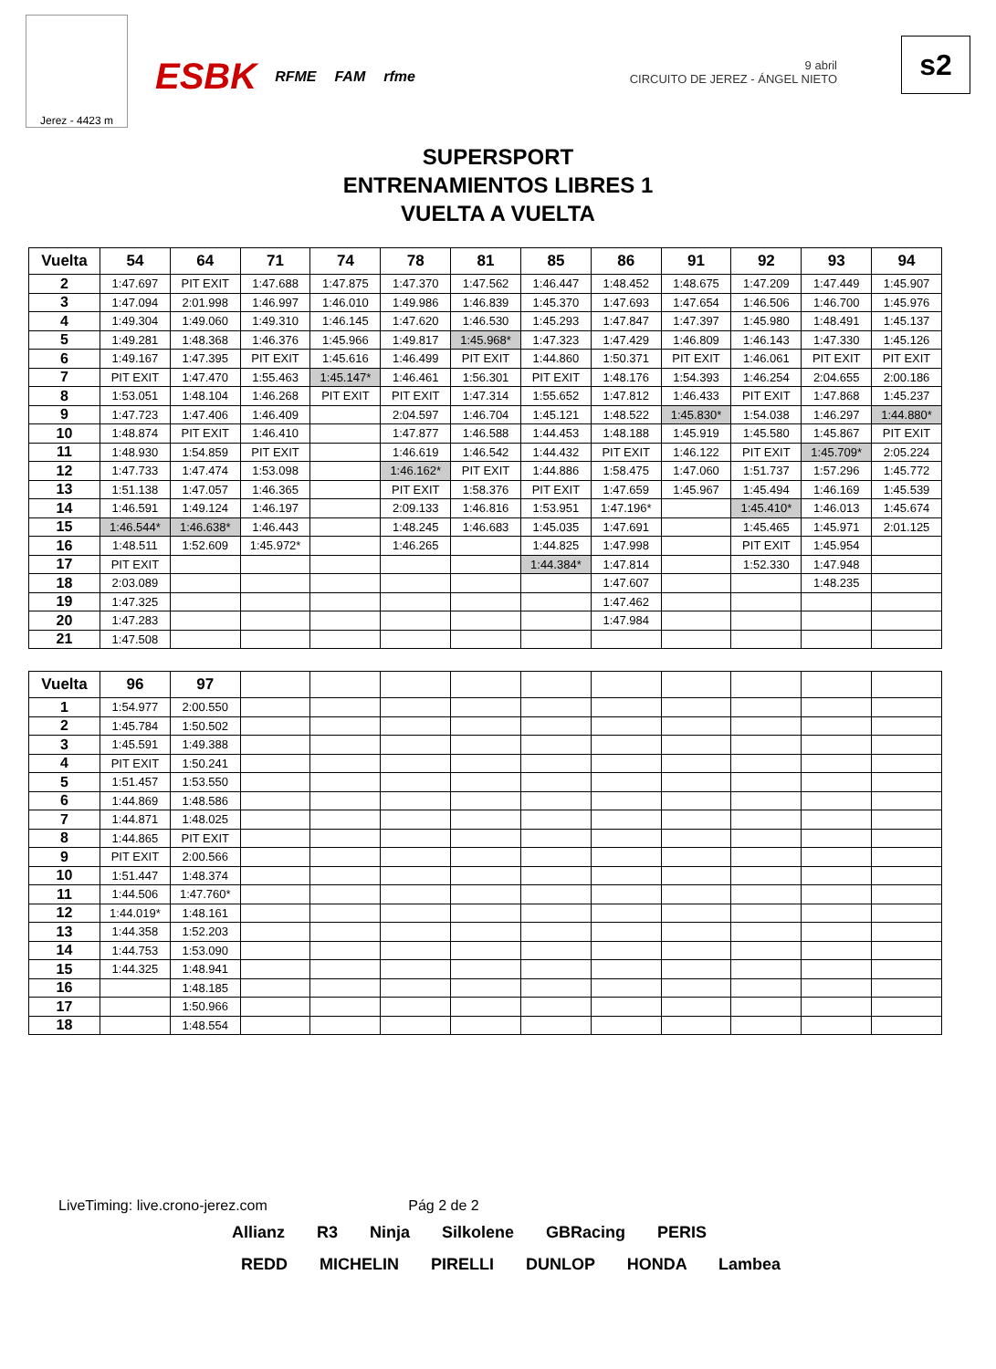Jerez - 4423 m
ESBK RFME FAM rfme
9 abril
CIRCUITO DE JEREZ - ÁNGEL NIETO
s2
SUPERSPORT
ENTRENAMIENTOS LIBRES 1
VUELTA A VUELTA
| Vuelta | 54 | 64 | 71 | 74 | 78 | 81 | 85 | 86 | 91 | 92 | 93 | 94 |
| --- | --- | --- | --- | --- | --- | --- | --- | --- | --- | --- | --- | --- |
| 2 | 1:47.697 | PIT EXIT | 1:47.688 | 1:47.875 | 1:47.370 | 1:47.562 | 1:46.447 | 1:48.452 | 1:48.675 | 1:47.209 | 1:47.449 | 1:45.907 |
| 3 | 1:47.094 | 2:01.998 | 1:46.997 | 1:46.010 | 1:49.986 | 1:46.839 | 1:45.370 | 1:47.693 | 1:47.654 | 1:46.506 | 1:46.700 | 1:45.976 |
| 4 | 1:49.304 | 1:49.060 | 1:49.310 | 1:46.145 | 1:47.620 | 1:46.530 | 1:45.293 | 1:47.847 | 1:47.397 | 1:45.980 | 1:48.491 | 1:45.137 |
| 5 | 1:49.281 | 1:48.368 | 1:46.376 | 1:45.966 | 1:49.817 | 1:45.968* | 1:47.323 | 1:47.429 | 1:46.809 | 1:46.143 | 1:47.330 | 1:45.126 |
| 6 | 1:49.167 | 1:47.395 | PIT EXIT | 1:45.616 | 1:46.499 | PIT EXIT | 1:44.860 | 1:50.371 | PIT EXIT | 1:46.061 | PIT EXIT | PIT EXIT |
| 7 | PIT EXIT | 1:47.470 | 1:55.463 | 1:45.147* | 1:46.461 | 1:56.301 | PIT EXIT | 1:48.176 | 1:54.393 | 1:46.254 | 2:04.655 | 2:00.186 |
| 8 | 1:53.051 | 1:48.104 | 1:46.268 | PIT EXIT | PIT EXIT | 1:47.314 | 1:55.652 | 1:47.812 | 1:46.433 | PIT EXIT | 1:47.868 | 1:45.237 |
| 9 | 1:47.723 | 1:47.406 | 1:46.409 | | 2:04.597 | 1:46.704 | 1:45.121 | 1:48.522 | 1:45.830* | 1:54.038 | 1:46.297 | 1:44.880* |
| 10 | 1:48.874 | PIT EXIT | 1:46.410 | | 1:47.877 | 1:46.588 | 1:44.453 | 1:48.188 | 1:45.919 | 1:45.580 | 1:45.867 | PIT EXIT |
| 11 | 1:48.930 | 1:54.859 | PIT EXIT | | 1:46.619 | 1:46.542 | 1:44.432 | PIT EXIT | 1:46.122 | PIT EXIT | 1:45.709* | 2:05.224 |
| 12 | 1:47.733 | 1:47.474 | 1:53.098 | | 1:46.162* | PIT EXIT | 1:44.886 | 1:58.475 | 1:47.060 | 1:51.737 | 1:57.296 | 1:45.772 |
| 13 | 1:51.138 | 1:47.057 | 1:46.365 | | PIT EXIT | 1:58.376 | PIT EXIT | 1:47.659 | 1:45.967 | 1:45.494 | 1:46.169 | 1:45.539 |
| 14 | 1:46.591 | 1:49.124 | 1:46.197 | | 2:09.133 | 1:46.816 | 1:53.951 | 1:47.196* | | 1:45.410* | 1:46.013 | 1:45.674 |
| 15 | 1:46.544* | 1:46.638* | 1:46.443 | | 1:48.245 | 1:46.683 | 1:45.035 | 1:47.691 | | 1:45.465 | 1:45.971 | 2:01.125 |
| 16 | 1:48.511 | 1:52.609 | 1:45.972* | | 1:46.265 | | 1:44.825 | 1:47.998 | | PIT EXIT | 1:45.954 | |
| 17 | PIT EXIT | | | | | | 1:44.384* | 1:47.814 | | 1:52.330 | 1:47.948 | |
| 18 | 2:03.089 | | | | | | | 1:47.607 | | | 1:48.235 | |
| 19 | 1:47.325 | | | | | | | 1:47.462 | | | | |
| 20 | 1:47.283 | | | | | | | 1:47.984 | | | | |
| 21 | 1:47.508 | | | | | | | | | | | |
| Vuelta | 96 | 97 | | | | | | | | | | |
| --- | --- | --- | --- | --- | --- | --- | --- | --- | --- | --- | --- | --- |
| 1 | 1:54.977 | 2:00.550 | | | | | | | | | | |
| 2 | 1:45.784 | 1:50.502 | | | | | | | | | | |
| 3 | 1:45.591 | 1:49.388 | | | | | | | | | | |
| 4 | PIT EXIT | 1:50.241 | | | | | | | | | | |
| 5 | 1:51.457 | 1:53.550 | | | | | | | | | | |
| 6 | 1:44.869 | 1:48.586 | | | | | | | | | | |
| 7 | 1:44.871 | 1:48.025 | | | | | | | | | | |
| 8 | 1:44.865 | PIT EXIT | | | | | | | | | | |
| 9 | PIT EXIT | 2:00.566 | | | | | | | | | | |
| 10 | 1:51.447 | 1:48.374 | | | | | | | | | | |
| 11 | 1:44.506 | 1:47.760* | | | | | | | | | | |
| 12 | 1:44.019* | 1:48.161 | | | | | | | | | | |
| 13 | 1:44.358 | 1:52.203 | | | | | | | | | | |
| 14 | 1:44.753 | 1:53.090 | | | | | | | | | | |
| 15 | 1:44.325 | 1:48.941 | | | | | | | | | | |
| 16 | | 1:48.185 | | | | | | | | | | |
| 17 | | 1:50.966 | | | | | | | | | | |
| 18 | | 1:48.554 | | | | | | | | | | |
LiveTiming: live.crono-jerez.com Pág 2 de 2
Allianz R3 Ninja Silkolene GBRacing PERIS
REDD MICHELIN PIRELLI DUNLOP HONDA Lambea